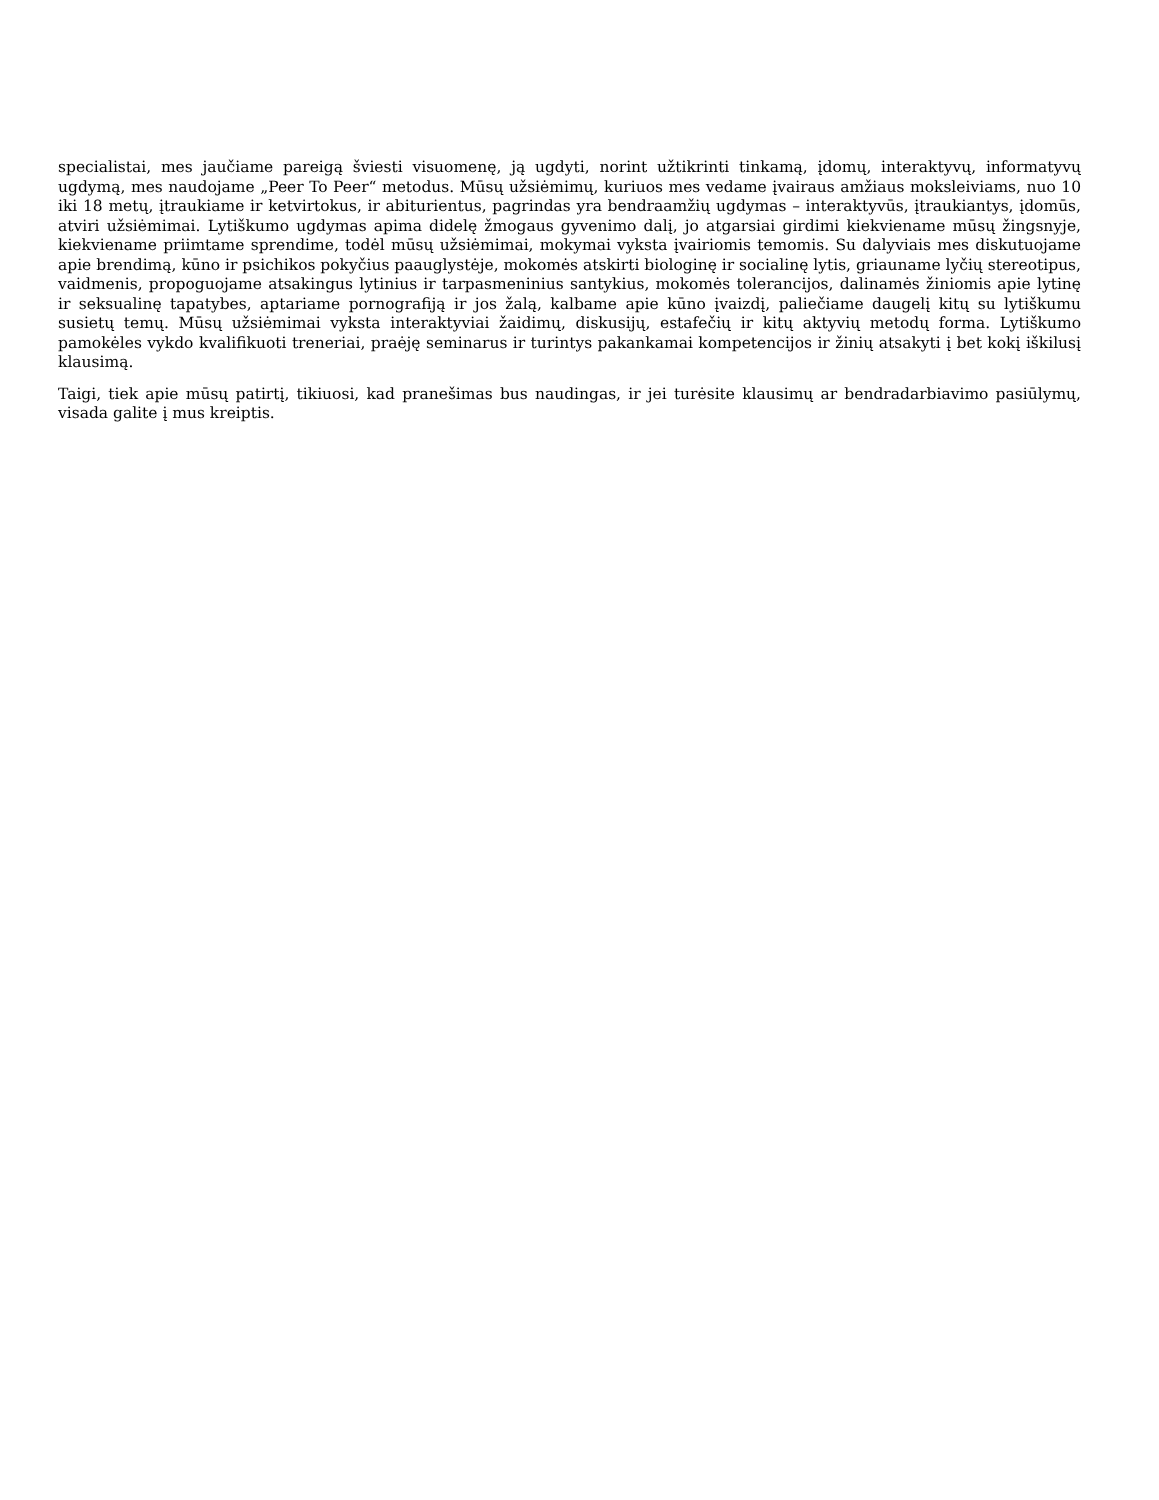specialistai, mes jaučiame pareigą šviesti visuomenę, ją ugdyti, norint užtikrinti tinkamą, įdomų, interaktyvų, informatyvų ugdymą, mes naudojame „Peer To Peer“ metodus. Mūsų užsiėmimų, kuriuos mes vedame įvairaus amžiaus moksleiviams, nuo 10 iki 18 metų, įtraukiame ir ketvirtokus, ir abiturientus, pagrindas yra bendraamžių ugdymas – interaktyvūs, įtraukiantys, įdomūs, atviri užsiėmimai. Lytiškumo ugdymas apima didelę žmogaus gyvenimo dalį, jo atgarsiai girdimi kiekviename mūsų žingsnyje, kiekviename priimtame sprendime, todėl mūsų užsiėmimai, mokymai vyksta įvairiomis temomis. Su dalyviais mes diskutuojame apie brendimą, kūno ir psichikos pokyčius paauglystėje, mokomės atskirti biologinę ir socialinę lytis, griauname lyčių stereotipus, vaidmenis, propoguojame atsakingus lytinius ir tarpasmeninius santykius, mokomės tolerancijos, dalinamės žiniomis apie lytinę ir seksualinę tapatybes, aptariame pornografiją ir jos žalą, kalbame apie kūno įvaizdį, paliečiame daugelį kitų su lytiškumu susietų temų. Mūsų užsiėmimai vyksta interaktyviai žaidimų, diskusijų, estafečių ir kitų aktyvių metodų forma. Lytiškumo pamokėles vykdo kvalifikuoti treneriai, praėję seminarus ir turintys pakankamai kompetencijos ir žinių atsakyti į bet kokį iškilusį klausimą.
Taigi, tiek apie mūsų patirtį, tikiuosi, kad pranešimas bus naudingas, ir jei turėsite klausimų ar bendradarbiavimo pasiūlymų, visada galite į mus kreiptis.